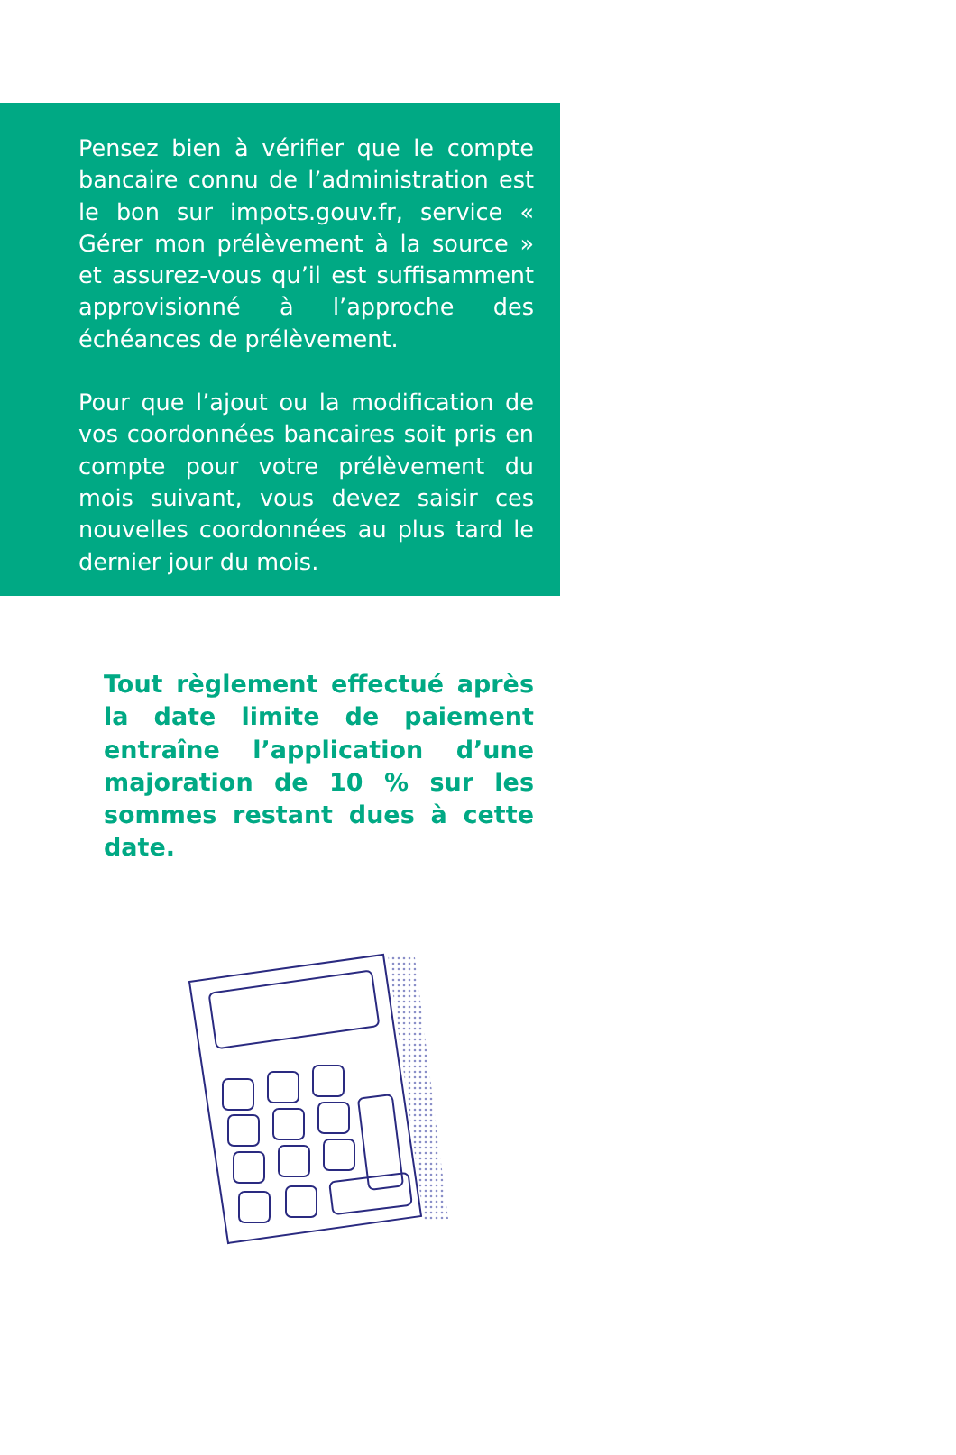Pensez bien à vérifier que le compte bancaire connu de l’administration est le bon sur impots.gouv.fr, service « Gérer mon prélèvement à la source » et assurez-vous qu’il est suffisamment approvisionné à l’approche des échéances de prélèvement.
Pour que l’ajout ou la modification de vos coordonnées bancaires soit pris en compte pour votre prélèvement du mois suivant, vous devez saisir ces nouvelles coordonnées au plus tard le dernier jour du mois.
Tout règlement effectué après la date limite de paiement entraîne l’application d’une majoration de 10 % sur les sommes restant dues à cette date.